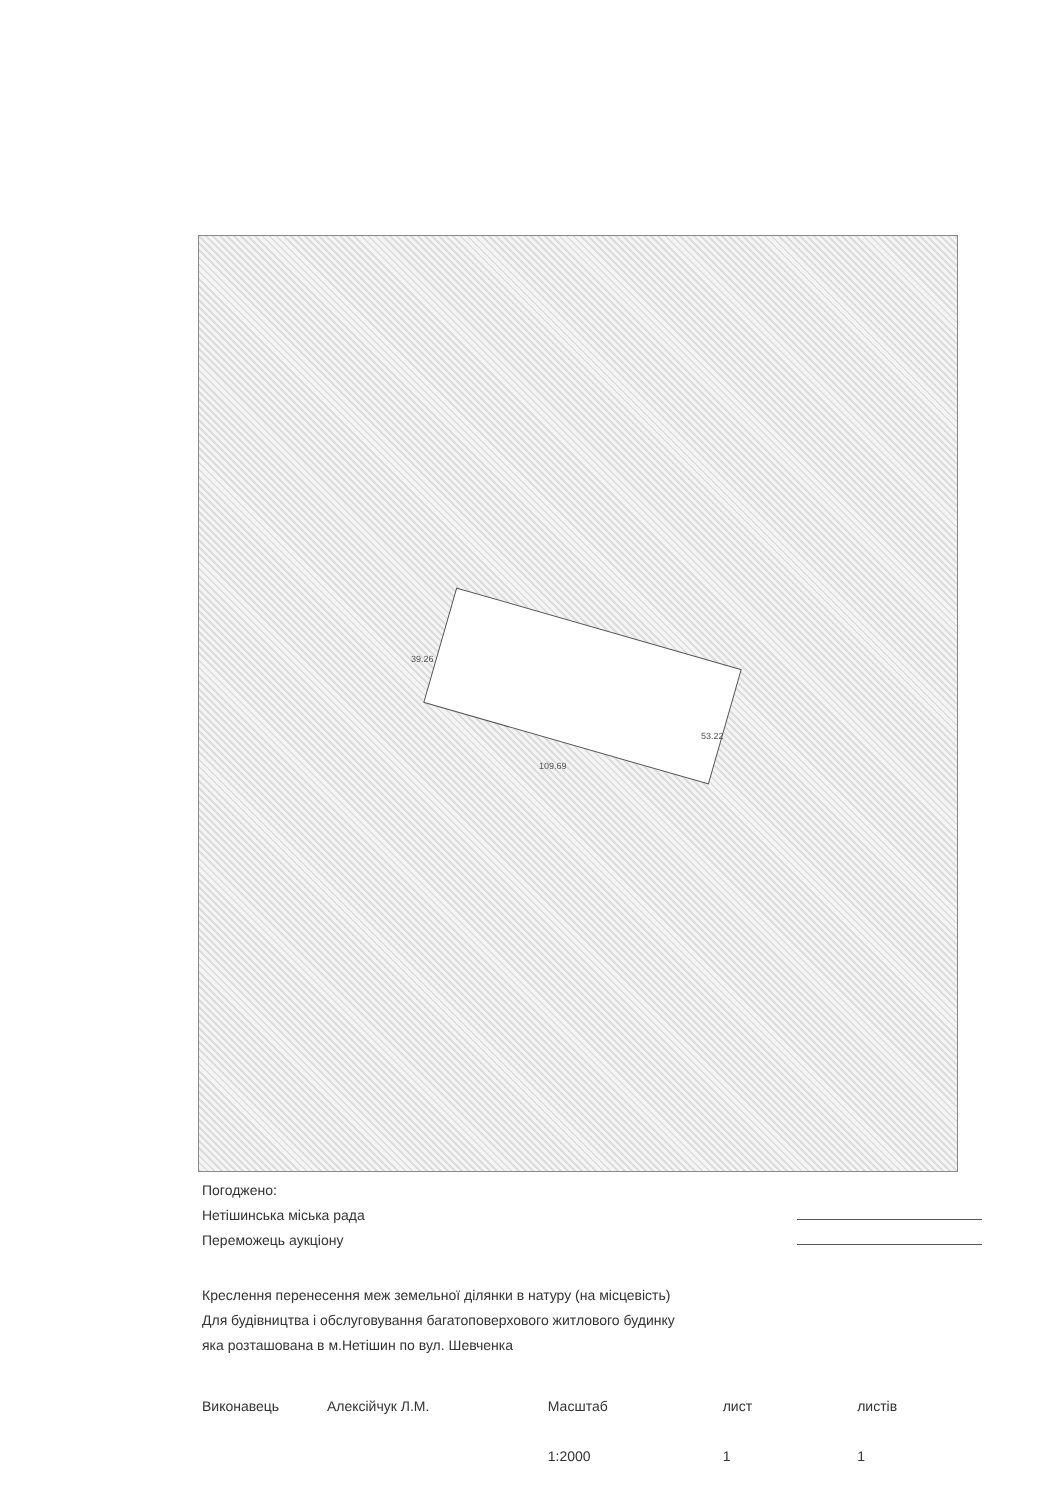39.26
53.22
109.69
Погоджено:
Нетішинська міська рада
Переможець аукціону
Креслення перенесення меж земельної ділянки в натуру (на місцевість)
Для будівництва і обслуговування багатоповерхового житлового будинку
яка розташована в м.Нетішин по вул. Шевченка
Виконавець Алексійчук Л.М. Масштаб
1:2000
лист
1
листів
1